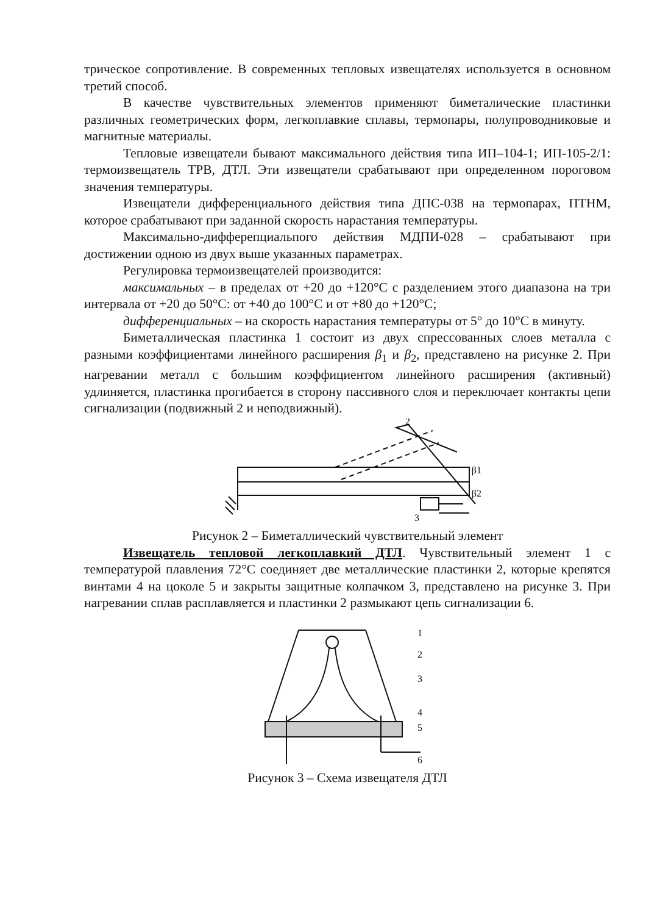трическое сопротивление. В современных тепловых извещателях используется в основном третий способ.
В качестве чувствительных элементов применяют биметалические пластинки различных геометрических форм, легкоплавкие сплавы, термопары, полупроводниковые и магнитные материалы.
Тепловые извещатели бывают максимального действия типа ИП–104-1; ИП-105-2/1: термоизвещатель ТРВ, ДТЛ. Эти извещатели срабатывают при определенном пороговом значения температуры.
Извещатели дифференциального действия типа ДПС-038 на термопарах, ПТНМ, которое срабатывают при заданной скорость нарастания температуры.
Максимально-дифферепциальпого действия МДПИ-028 – срабатывают при достижении одною из двух выше указанных параметрах.
Регулировка термоизвещателей производится:
максимальных – в пределах от +20 до +120°С с разделением этого диапазона на три интервала от +20 до 50°С: от +40 до 100°С и от +80 до +120°С;
дифференциальных – на скорость нарастания температуры от 5° до 10°С в минуту.
Биметаллическая пластинка 1 состоит из двух спрессованных слоев металла с разными коэффициентами линейного расширения β<sub>1</sub> и β<sub>2</sub>, представлено на рисунке 2. При нагревании металл с большим коэффициентом линейного расширения (активный) удлиняется, пластинка прогибается в сторону пассивного слоя и переключает контакты цепи сигнализации (подвижный 2 и неподвижный).
2
β1
β2
3
Рисунок 2 – Биметаллический чувствительный элемент
Извещатель тепловой легкоплавкий ДТЛ. Чувствительный элемент 1 с температурой плавления 72°С соединяет две металлические пластинки 2, которые крепятся винтами 4 на цоколе 5 и закрыты защитные колпачком 3, представлено на рисунке 3. При нагревании сплав расплавляется и пластинки 2 размыкают цепь сигнализации 6.
1
2
3
4
5
6
Рисунок 3 – Схема извещателя ДТЛ